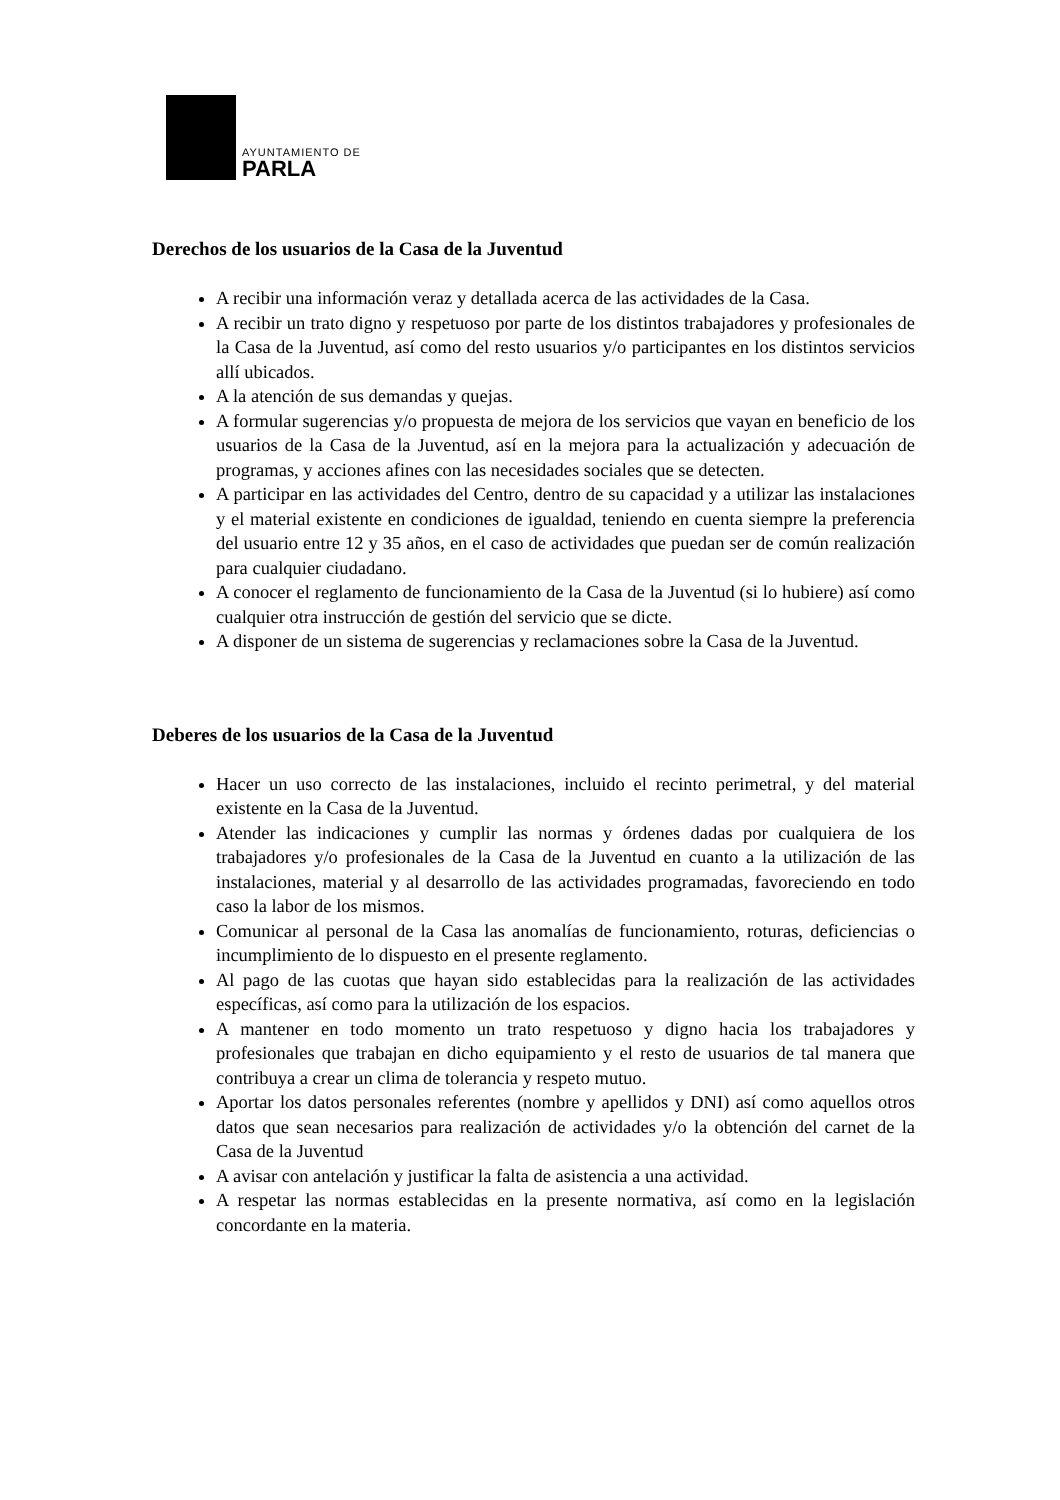AYUNTAMIENTO DE
PARLA
Derechos de los usuarios de la Casa de la Juventud
A recibir una información veraz y detallada acerca de las actividades de la Casa.
A recibir un trato digno y respetuoso por parte de los distintos trabajadores y profesionales de la Casa de la Juventud, así como del resto usuarios y/o participantes en los distintos servicios allí ubicados.
A la atención de sus demandas y quejas.
A formular sugerencias y/o propuesta de mejora de los servicios que vayan en beneficio de los usuarios de la Casa de la Juventud, así en la mejora para la actualización y adecuación de programas, y acciones afines con las necesidades sociales que se detecten.
A participar en las actividades del Centro, dentro de su capacidad y a utilizar las instalaciones y el material existente en condiciones de igualdad, teniendo en cuenta siempre la preferencia del usuario entre 12 y 35 años, en el caso de actividades que puedan ser de común realización para cualquier ciudadano.
A conocer el reglamento de funcionamiento de la Casa de la Juventud (si lo hubiere) así como cualquier otra instrucción de gestión del servicio que se dicte.
A disponer de un sistema de sugerencias y reclamaciones sobre la Casa de la Juventud.
Deberes de los usuarios de la Casa de la Juventud
Hacer un uso correcto de las instalaciones, incluido el recinto perimetral, y del material existente en la Casa de la Juventud.
Atender las indicaciones y cumplir las normas y órdenes dadas por cualquiera de los trabajadores y/o profesionales de la Casa de la Juventud en cuanto a la utilización de las instalaciones, material y al desarrollo de las actividades programadas, favoreciendo en todo caso la labor de los mismos.
Comunicar al personal de la Casa las anomalías de funcionamiento, roturas, deficiencias o incumplimiento de lo dispuesto en el presente reglamento.
Al pago de las cuotas que hayan sido establecidas para la realización de las actividades específicas, así como para la utilización de los espacios.
A mantener en todo momento un trato respetuoso y digno hacia los trabajadores y profesionales que trabajan en dicho equipamiento y el resto de usuarios de tal manera que contribuya a crear un clima de tolerancia y respeto mutuo.
Aportar los datos personales referentes (nombre y apellidos y DNI) así como aquellos otros datos que sean necesarios para realización de actividades y/o la obtención del carnet de la Casa de la Juventud
A avisar con antelación y justificar la falta de asistencia a una actividad.
A respetar las normas establecidas en la presente normativa, así como en la legislación concordante en la materia.